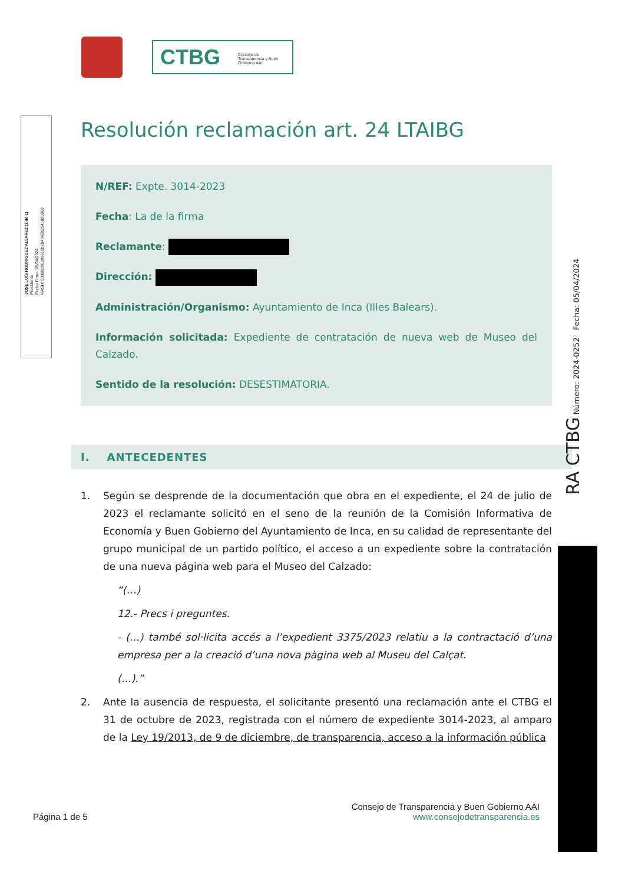CTBG Consejo de Transparencia y Buen Gobierno AAI
JOSE LUIS RODRIGUEZ ALVAREZ (1 de 1)
Presidente
Fecha Firma: 05/04/2024
HASH: 03dd8896a9e616b2b4042a2545895983
Resolución reclamación art. 24 LTAIBG
N/REF: Expte. 3014-2023
Fecha: La de la firma
Reclamante:
Dirección:
Administración/Organismo: Ayuntamiento de Inca (Illes Balears).
Información solicitada: Expediente de contratación de nueva web de Museo del Calzado.
Sentido de la resolución: DESESTIMATORIA.
I. ANTECEDENTES
1. Según se desprende de la documentación que obra en el expediente, el 24 de julio de 2023 el reclamante solicitó en el seno de la reunión de la Comisión Informativa de Economía y Buen Gobierno del Ayuntamiento de Inca, en su calidad de representante del grupo municipal de un partido político, el acceso a un expediente sobre la contratación de una nueva página web para el Museo del Calzado:
“(…)
12.- Precs i preguntes.
- (…) també sol·licita accés a l’expedient 3375/2023 relatiu a la contractació d’una empresa per a la creació d’una nova pàgina web al Museu del Calçat.
(…).”
2. Ante la ausencia de respuesta, el solicitante presentó una reclamación ante el CTBG el 31 de octubre de 2023, registrada con el número de expediente 3014-2023, al amparo de la Ley 19/2013, de 9 de diciembre, de transparencia, acceso a la información pública
RA CTBG Número: 2024-0252 Fecha: 05/04/2024
Página 1 de 5
Consejo de Transparencia y Buen Gobierno AAI
www.consejodetransparencia.es